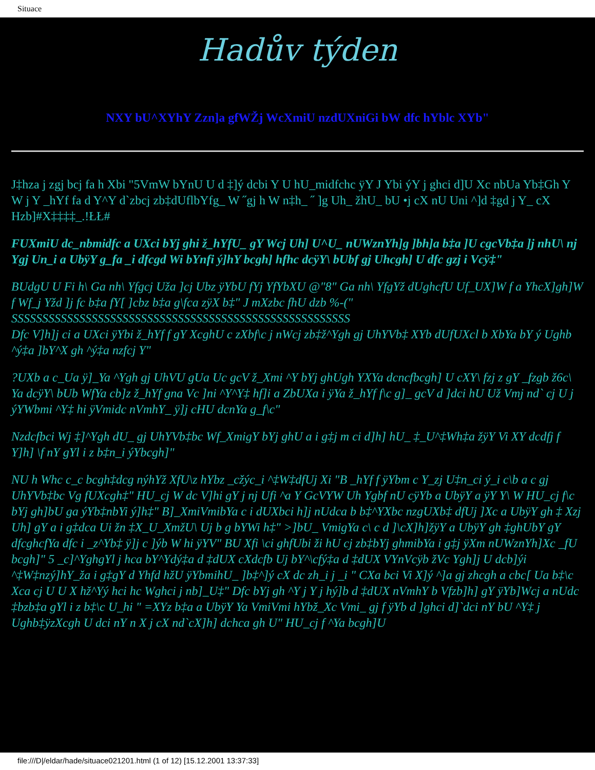Situace
Hadův týden
NXY bU^XYhY Zzn]a gfWŽj WcXmiU nzdUXniGi bW dfc hYblc XYb"
J‡hza j zgj bcj fa h Xbi "5VmW bYnU U d ‡]ý dcbi Y U hU_midfchc ÿY J Ybi ýY j ghci d]U Xc nbUa Yb‡Gh Y W j Y _hYf fa d Y^Y d`zbcj zb‡dUflbYfg_ W ˝gj h W n‡h_ ˝ ]g Uh_ žhU_ bU •j cX nU Uni ^]d ‡gd j Y_ cX Hzb]#X‡‡‡‡_.!ŁŁ#
FUXmiU dc_nbmidfc a UXci bYj ghi ž_hYfU_ gY Wcj Uh] U^U_ nUWznYh]g ]bh]a b‡a ]U cgcVb‡a ]j nhU\ nj Ygj Un_i a UbÿY g_fa _i dfcgd Wi bYnfi ý]hY bcgh] hfhc dcÿY\ bUbf gj Uhcgh] U dfc gzj i Vcÿ‡"
BUdgU U Fi h\ Ga nh\ Yfgcj Uža ]cj Ubz ÿYbU fYj YfYbXU @"8" Ga nh\ YfgYž dUghcfU Uf_UX]W f a YhcX]gh]W f Wf_j Yžd ]j fc b‡a fY[ ]cbz b‡a g\fca zÿX b‡" J mXzbc fhU dzb %-("
SSSSSSSSSSSSSSSSSSSSSSSSSSSSSSSSSSSSSSSSSSSSSSSSSSSSSSS
Dfc V]h]j ci a UXci ÿYbi ž_hYf f gY XcghU c zXbf\c j nWcj zb‡ž^Ygh gj UhYVb‡ XYb dUfUXcl b XbYa bY ý Ughb ^ý‡a ]bY^X gh ^ý‡a nzfcj Y"
?UXb a c_Ua ÿ]_Ya ^Ygh gj UhVU gUa Uc gcV ž_Xmi ^Y bYj ghUgh YXYa dcncfbcgh] U cXY\ fzj z gY _fzgb ž6c\ Ya dcÿY\ bUb WfYa cb]z ž_hYf gna Vc ]ni ^Y^Y‡ hf]i a ZbUXa i ÿYa ž_hYf f\c g]_ gcV d ]dci hU Už Vmj nd` cj U j ýYWbmi ^Y‡ hi ÿVmidc nVmhY_ ÿ]j cHU dcnYa g_f\c"
Nzdcfbci Wj ‡]^Ygh dU_ gj UhYVb‡bc Wf_XmigY bYj ghU a i g‡j m ci d]h] hU_ ‡_U^‡Wh‡a žÿY Vi XY dcdfj f Y]h] \f nY gYl i z b‡n_i ýYbcgh]"
NU h Whc c_c bcgh‡dcg nýhYž XfU\z hYbz _cžýc_i ^‡W‡dfUj Xi "B _hYf f ÿYbm c Y_zj U‡n_ci ý_i c\b a c gj UhYVb‡bc Vg fUXcgh‡" HU_cj W dc V]hi gY j nj Ufi ^a Y GcVYW Uh Ygbf nU cÿYb a UbÿY a ÿY Y\ W HU_cj f\c bYj gh]bU ga ýYb‡nbYi ý]h‡" B]_XmiVmibYa c i dUXbci h]j nUdca b b‡^YXbc nzgUXb‡ dfUj ]Xc a UbÿY gh ‡ Xzj Uh] gY a i g‡dca Ui žn ‡X_U_XmžU\ Uj b g bYWi h‡" >]bU_ VmigYa c\ c d ]\cX]h]žÿY a UbÿY gh ‡ghUbY gY dfcghcfYa dfc i _z^Yb‡ ÿ]j c ]ýb W hi ÿYV" BU Xfi \ci ghfUbi ži hU cj zb‡bYj ghmibYa i g‡j ÿXm nUWznYh]Xc _fU bcgh]" 5 _c]^YghgYl j hca bY^Ydý‡a d ‡dUX cXdcfb Uj bY^\cfý‡a d ‡dUX VYnVcÿb žVc Ygh]j U dcb]ýi ^‡W‡nzý]hY_ža i g‡gY d Yhfd hžU ÿYbmihU_ ]b‡^]ý cX dc zh_i j _i " CXa bci Vi X]ý ^]a gj zhcgh a cbc[ Ua b‡\c Xca cj U U X hž^Yý hci hc Wghci j nb]_U‡" Dfc bYj gh ^Y j Y j hý]b d ‡dUX nVmhY b Vfzb]h] gY ÿYb]Wcj a nUdc ‡bzb‡a gYl i z b‡\c U_hi " =XYz b‡a a UbÿY Ya VmiVmi hYbž_Xc Vmi_ gj f ÿYb d ]ghci d]`dci nY bU ^Y‡ j Ughb‡ÿzXcgh U dci nY n X j cX nd`cX]h] dchca gh U" HU_cj f ^Ya bcgh]U
file:///D|/eldar/hade/situace021201.html (1 of 12) [15.12.2001 13:37:33]